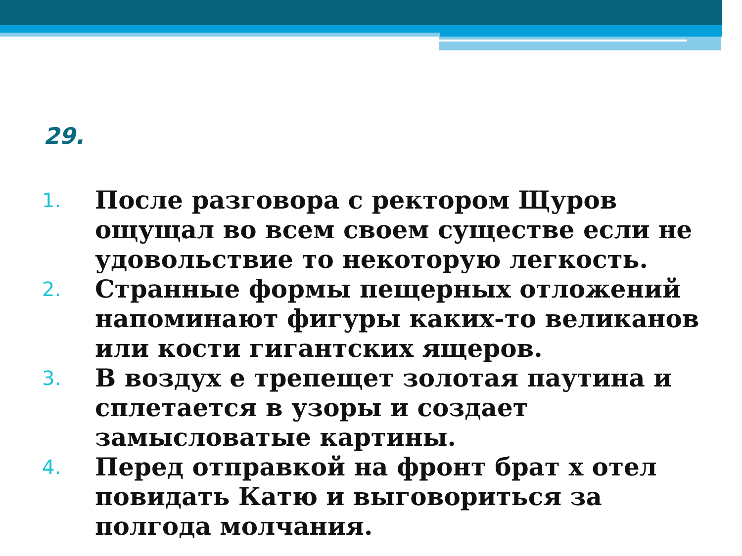29.
1. После разговора с ректором Щуров ощущал во всем своем существе если не удовольствие то некоторую легкость.
2. Странные формы пещерных отложений напоминают фигуры каких-то великанов или кости гигантских ящеров.
3. В воздух е трепещет золотая паутина и сплетается в узоры и создает замысловатые картины.
4. Перед отправкой на фронт брат х отел повидать Катю и выговориться за полгода молчания.